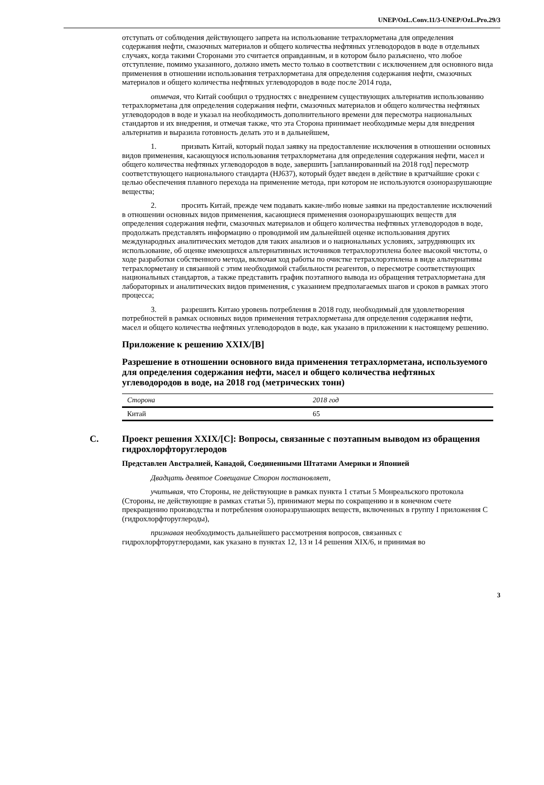UNEP/OzL.Conv.11/3-UNEP/OzL.Pro.29/3
отступать от соблюдения действующего запрета на использование тетрахлорметана для определения содержания нефти, смазочных материалов и общего количества нефтяных углеводородов в воде в отдельных случаях, когда такими Сторонами это считается оправданным, и в котором было разъяснено, что любое отступление, помимо указанного, должно иметь место только в соответствии с исключением для основного вида применения в отношении использования тетрахлорметана для определения содержания нефти, смазочных материалов и общего количества нефтяных углеводородов в воде после 2014 года,
отмечая, что Китай сообщил о трудностях с внедрением существующих альтернатив использованию тетрахлорметана для определения содержания нефти, смазочных материалов и общего количества нефтяных углеводородов в воде и указал на необходимость дополнительного времени для пересмотра национальных стандартов и их внедрения, и отмечая также, что эта Сторона принимает необходимые меры для внедрения альтернатив и выразила готовность делать это и в дальнейшем,
1. призвать Китай, который подал заявку на предоставление исключения в отношении основных видов применения, касающуюся использования тетрахлорметана для определения содержания нефти, масел и общего количества нефтяных углеводородов в воде, завершить [запланированный на 2018 год] пересмотр соответствующего национального стандарта (HJ637), который будет введен в действие в кратчайшие сроки с целью обеспечения плавного перехода на применение метода, при котором не используются озоноразрушающие вещества;
2. просить Китай, прежде чем подавать какие-либо новые заявки на предоставление исключений в отношении основных видов применения, касающиеся применения озоноразрушающих веществ для определения содержания нефти, смазочных материалов и общего количества нефтяных углеводородов в воде, продолжать представлять информацию о проводимой им дальнейшей оценке использования других международных аналитических методов для таких анализов и о национальных условиях, затрудняющих их использование, об оценке имеющихся альтернативных источников тетрахлорэтилена более высокой чистоты, о ходе разработки собственного метода, включая ход работы по очистке тетрахлорэтилена в виде альтернативы тетрахлорметану и связанной с этим необходимой стабильности реагентов, о пересмотре соответствующих национальных стандартов, а также представить график поэтапного вывода из обращения тетрахлорметана для лабораторных и аналитических видов применения, с указанием предполагаемых шагов и сроков в рамках этого процесса;
3. разрешить Китаю уровень потребления в 2018 году, необходимый для удовлетворения потребностей в рамках основных видов применения тетрахлорметана для определения содержания нефти, масел и общего количества нефтяных углеводородов в воде, как указано в приложении к настоящему решению.
Приложение к решению XXIX/[B]
Разрешение в отношении основного вида применения тетрахлорметана, используемого для определения содержания нефти, масел и общего количества нефтяных углеводородов в воде, на 2018 год (метрических тонн)
| Сторона | 2018 год |
| --- | --- |
| Китай | 65 |
C. Проект решения XXIX/[C]: Вопросы, связанные с поэтапным выводом из обращения гидрохлорфторуглеродов
Представлен Австралией, Канадой, Соединенными Штатами Америки и Японией
Двадцать девятое Совещание Сторон постановляет,
учитывая, что Стороны, не действующие в рамках пункта 1 статьи 5 Монреальского протокола (Стороны, не действующие в рамках статьи 5), принимают меры по сокращению и в конечном счете прекращению производства и потребления озоноразрушающих веществ, включенных в группу I приложения С (гидрохлорфторуглероды),
признавая необходимость дальнейшего рассмотрения вопросов, связанных с гидрохлорфторуглеродами, как указано в пунктах 12, 13 и 14 решения XIX/6, и принимая во
3